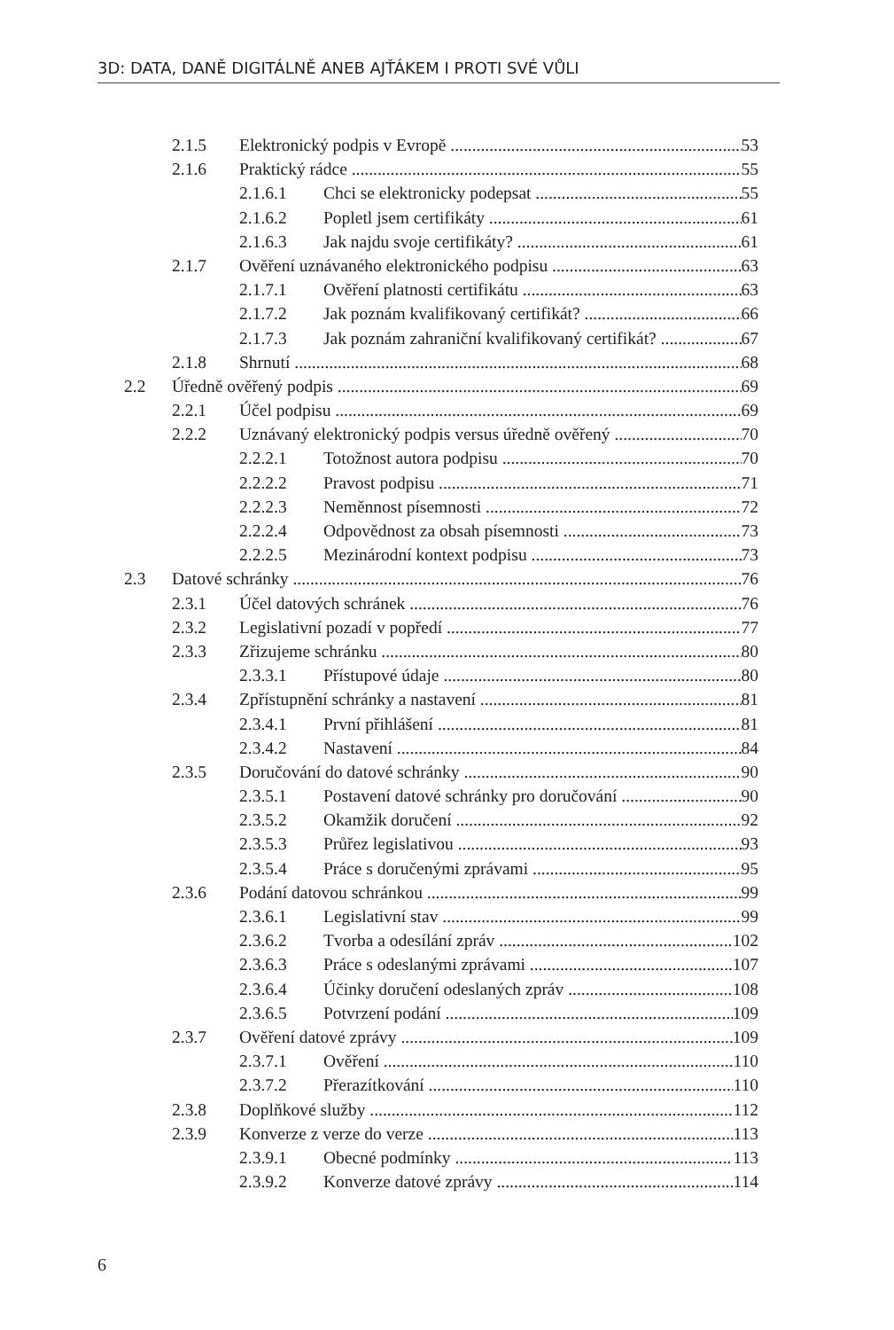3D: DATA, DANĚ DIGITÁLNĚ ANEB AJŤÁKEM I PROTI SVÉ VŮLI
2.1.5 Elektronický podpis v Evropě 53
2.1.6 Praktický rádce 55
2.1.6.1 Chci se elektronicky podepsat 55
2.1.6.2 Popletl jsem certifikáty 61
2.1.6.3 Jak najdu svoje certifikáty? 61
2.1.7 Ověření uznávaného elektronického podpisu 63
2.1.7.1 Ověření platnosti certifikátu 63
2.1.7.2 Jak poznám kvalifikovaný certifikát? 66
2.1.7.3 Jak poznám zahraniční kvalifikovaný certifikát? 67
2.1.8 Shrnutí 68
2.2 Úředně ověřený podpis 69
2.2.1 Účel podpisu 69
2.2.2 Uznávaný elektronický podpis versus úředně ověřený 70
2.2.2.1 Totožnost autora podpisu 70
2.2.2.2 Pravost podpisu 71
2.2.2.3 Neměnnost písemnosti 72
2.2.2.4 Odpovědnost za obsah písemnosti 73
2.2.2.5 Mezinárodní kontext podpisu 73
2.3 Datové schránky 76
2.3.1 Účel datových schránek 76
2.3.2 Legislativní pozadí v popředí 77
2.3.3 Zřizujeme schránku 80
2.3.3.1 Přístupové údaje 80
2.3.4 Zpřístupnění schránky a nastavení 81
2.3.4.1 První přihlášení 81
2.3.4.2 Nastavení 84
2.3.5 Doručování do datové schránky 90
2.3.5.1 Postavení datové schránky pro doručování 90
2.3.5.2 Okamžik doručení 92
2.3.5.3 Průřez legislativou 93
2.3.5.4 Práce s doručenými zprávami 95
2.3.6 Podání datovou schránkou 99
2.3.6.1 Legislativní stav 99
2.3.6.2 Tvorba a odesílání zpráv 102
2.3.6.3 Práce s odeslanými zprávami 107
2.3.6.4 Účinky doručení odeslaných zpráv 108
2.3.6.5 Potvrzení podání 109
2.3.7 Ověření datové zprávy 109
2.3.7.1 Ověření 110
2.3.7.2 Přerazítkování 110
2.3.8 Doplňkové služby 112
2.3.9 Konverze z verze do verze 113
2.3.9.1 Obecné podmínky 113
2.3.9.2 Konverze datové zprávy 114
6